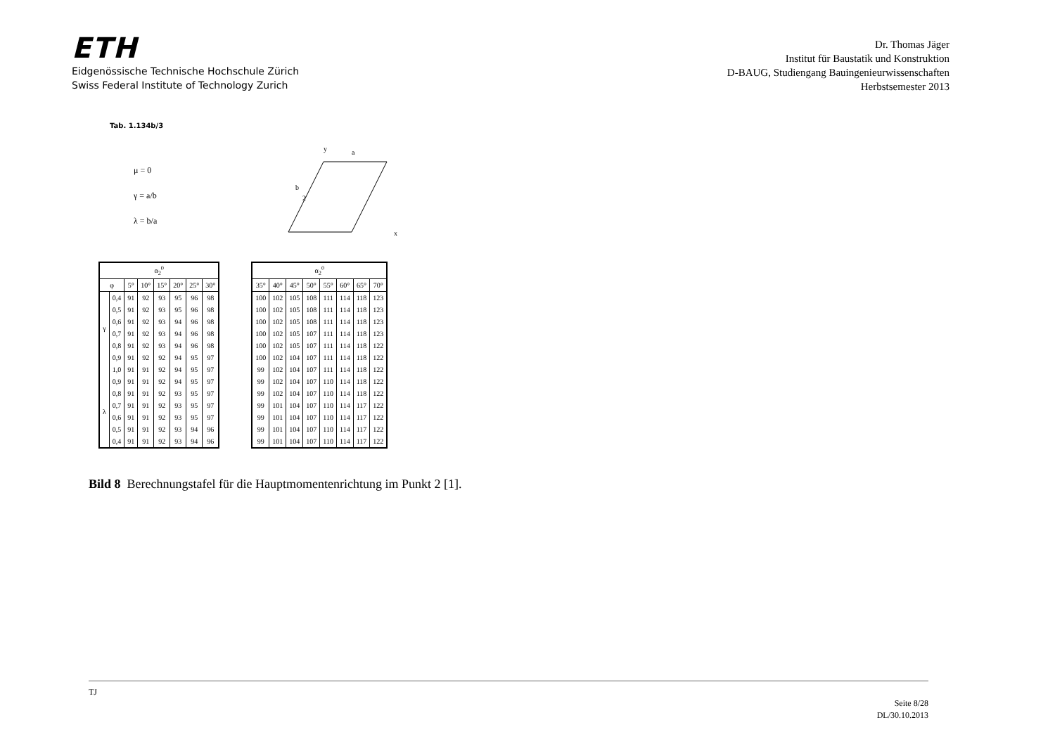ETH
Eidgenössische Technische Hochschule Zürich
Swiss Federal Institute of Technology Zurich
Dr. Thomas Jäger
Institut für Baustatik und Konstruktion
D-BAUG, Studiengang Bauingenieurwissenschaften
Herbstsemester 2013
Tab. 1.134b/3
μ = 0
γ = a/b
λ = b/a
b
a
2
x
y
| α<sub>2</sub><sup>0</sup> | | | | | | | |
| --- | --- | --- | --- | --- | --- | --- | --- |
| φ | | 5° | 10° | 15° | 20° | 25° | 30° |
| γ | 0,4 | 91 | 92 | 93 | 95 | 96 | 98 |
| | 0,5 | 91 | 92 | 93 | 95 | 96 | 98 |
| | 0,6 | 91 | 92 | 93 | 94 | 96 | 98 |
| | 0,7 | 91 | 92 | 93 | 94 | 96 | 98 |
| | 0,8 | 91 | 92 | 93 | 94 | 96 | 98 |
| | 0,9 | 91 | 92 | 92 | 94 | 95 | 97 |
| | 1,0 | 91 | 91 | 92 | 94 | 95 | 97 |
| λ | 0,9 | 91 | 91 | 92 | 94 | 95 | 97 |
| | 0,8 | 91 | 91 | 92 | 93 | 95 | 97 |
| | 0,7 | 91 | 91 | 92 | 93 | 95 | 97 |
| | 0,6 | 91 | 91 | 92 | 93 | 95 | 97 |
| | 0,5 | 91 | 91 | 92 | 93 | 94 | 96 |
| | 0,4 | 91 | 91 | 92 | 93 | 94 | 96 |
| α<sub>2</sub><sup>0</sup> | | | | | | | |
| --- | --- | --- | --- | --- | --- | --- | --- |
| 35° | 40° | 45° | 50° | 55° | 60° | 65° | 70° |
| 100 | 102 | 105 | 108 | 111 | 114 | 118 | 123 |
| 100 | 102 | 105 | 108 | 111 | 114 | 118 | 123 |
| 100 | 102 | 105 | 108 | 111 | 114 | 118 | 123 |
| 100 | 102 | 105 | 107 | 111 | 114 | 118 | 123 |
| 100 | 102 | 105 | 107 | 111 | 114 | 118 | 122 |
| 100 | 102 | 104 | 107 | 111 | 114 | 118 | 122 |
| 99 | 102 | 104 | 107 | 111 | 114 | 118 | 122 |
| 99 | 102 | 104 | 107 | 110 | 114 | 118 | 122 |
| 99 | 102 | 104 | 107 | 110 | 114 | 118 | 122 |
| 99 | 101 | 104 | 107 | 110 | 114 | 117 | 122 |
| 99 | 101 | 104 | 107 | 110 | 114 | 117 | 122 |
| 99 | 101 | 104 | 107 | 110 | 114 | 117 | 122 |
| 99 | 101 | 104 | 107 | 110 | 114 | 117 | 122 |
Bild 8 Berechnungstafel für die Hauptmomentenrichtung im Punkt 2 [1].
TJ
Seite 8/28
DL/30.10.2013